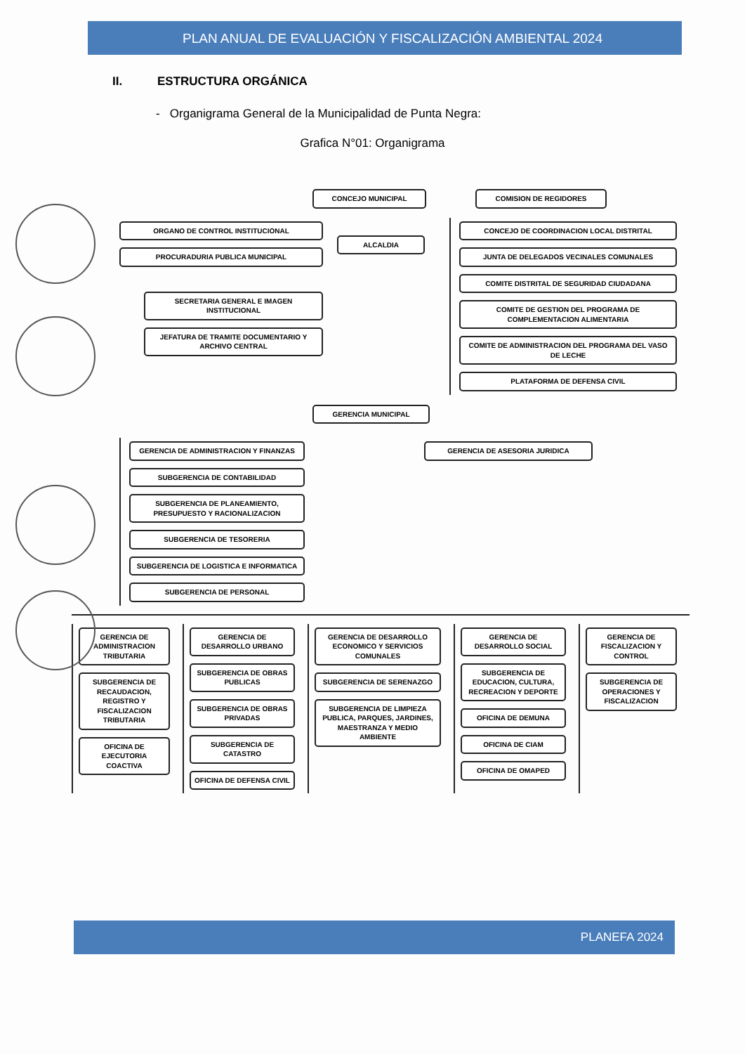PLAN ANUAL DE EVALUACIÓN Y FISCALIZACIÓN AMBIENTAL 2024
II. ESTRUCTURA ORGÁNICA
- Organigrama General de la Municipalidad de Punta Negra:
Grafica N°01: Organigrama
CONCEJO MUNICIPAL COMISION DE REGIDORES
ORGANO DE CONTROL INSTITUCIONAL
PROCURADURIA PUBLICA MUNICIPAL
SECRETARIA GENERAL E IMAGEN INSTITUCIONAL
JEFATURA DE TRAMITE DOCUMENTARIO Y ARCHIVO CENTRAL
ALCALDIA
CONCEJO DE COORDINACION LOCAL DISTRITAL
JUNTA DE DELEGADOS VECINALES COMUNALES
COMITE DISTRITAL DE SEGURIDAD CIUDADANA
COMITE DE GESTION DEL PROGRAMA DE COMPLEMENTACION ALIMENTARIA
COMITE DE ADMINISTRACION DEL PROGRAMA DEL VASO DE LECHE
PLATAFORMA DE DEFENSA CIVIL
GERENCIA MUNICIPAL
GERENCIA DE ADMINISTRACION Y FINANZAS
SUBGERENCIA DE CONTABILIDAD
SUBGERENCIA DE PLANEAMIENTO, PRESUPUESTO Y RACIONALIZACION
SUBGERENCIA DE TESORERIA
SUBGERENCIA DE LOGISTICA E INFORMATICA
SUBGERENCIA DE PERSONAL
GERENCIA DE ASESORIA JURIDICA
GERENCIA DE ADMINISTRACION TRIBUTARIA
SUBGERENCIA DE RECAUDACION, REGISTRO Y FISCALIZACION TRIBUTARIA
OFICINA DE EJECUTORIA COACTIVA
GERENCIA DE DESARROLLO URBANO
SUBGERENCIA DE OBRAS PUBLICAS
SUBGERENCIA DE OBRAS PRIVADAS
SUBGERENCIA DE CATASTRO
OFICINA DE DEFENSA CIVIL
GERENCIA DE DESARROLLO ECONOMICO Y SERVICIOS COMUNALES
SUBGERENCIA DE SERENAZGO
SUBGERENCIA DE LIMPIEZA PUBLICA, PARQUES, JARDINES, MAESTRANZA Y MEDIO AMBIENTE
GERENCIA DE DESARROLLO SOCIAL
SUBGERENCIA DE EDUCACION, CULTURA, RECREACION Y DEPORTE
OFICINA DE DEMUNA
OFICINA DE CIAM
OFICINA DE OMAPED
GERENCIA DE FISCALIZACION Y CONTROL
SUBGERENCIA DE OPERACIONES Y FISCALIZACION
PLANEFA 2024